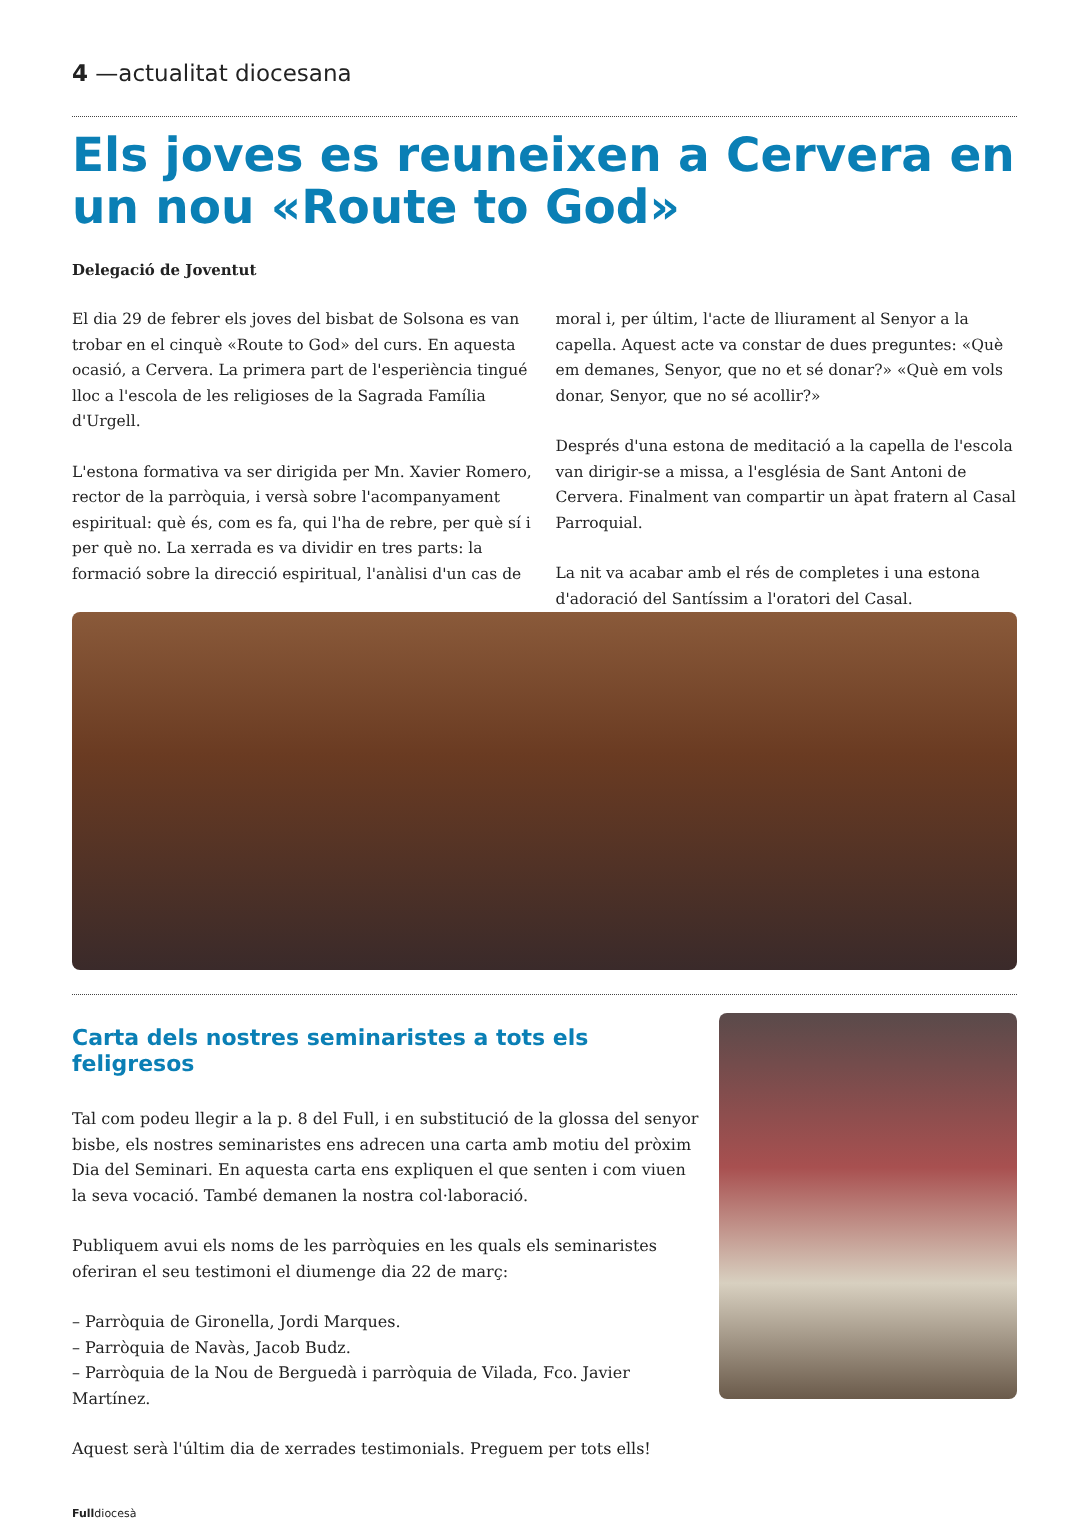4 —actualitat diocesana
Els joves es reuneixen a Cervera en un nou «Route to God»
Delegació de Joventut
El dia 29 de febrer els joves del bisbat de Solsona es van trobar en el cinquè «Route to God» del curs. En aquesta ocasió, a Cervera. La primera part de l'esperiència tingué lloc a l'escola de les religioses de la Sagrada Família d'Urgell.
L'estona formativa va ser dirigida per Mn. Xavier Romero, rector de la parròquia, i versà sobre l'acompanyament espiritual: què és, com es fa, qui l'ha de rebre, per què sí i per què no. La xerrada es va dividir en tres parts: la formació sobre la direcció espiritual, l'anàlisi d'un cas de moral i, per últim, l'acte de lliurament al Senyor a la capella. Aquest acte va constar de dues preguntes: «Què em demanes, Senyor, que no et sé donar?» «Què em vols donar, Senyor, que no sé acollir?»
Després d'una estona de meditació a la capella de l'escola van dirigir-se a missa, a l'església de Sant Antoni de Cervera. Finalment van compartir un àpat fratern al Casal Parroquial.
La nit va acabar amb el rés de completes i una estona d'adoració del Santíssim a l'oratori del Casal.
Carta dels nostres seminaristes a tots els feligresos
Tal com podeu llegir a la p. 8 del Full, i en substitució de la glossa del senyor bisbe, els nostres seminaristes ens adrecen una carta amb motiu del pròxim Dia del Seminari. En aquesta carta ens expliquen el que senten i com viuen la seva vocació. També demanen la nostra col·laboració.
Publiquem avui els noms de les parròquies en les quals els seminaristes oferiran el seu testimoni el diumenge dia 22 de març:
– Parròquia de Gironella, Jordi Marques.
– Parròquia de Navàs, Jacob Budz.
– Parròquia de la Nou de Berguedà i parròquia de Vilada, Fco. Javier Martínez.
Aquest serà l'últim dia de xerrades testimonials. Preguem per tots ells!
Fulldiocesà